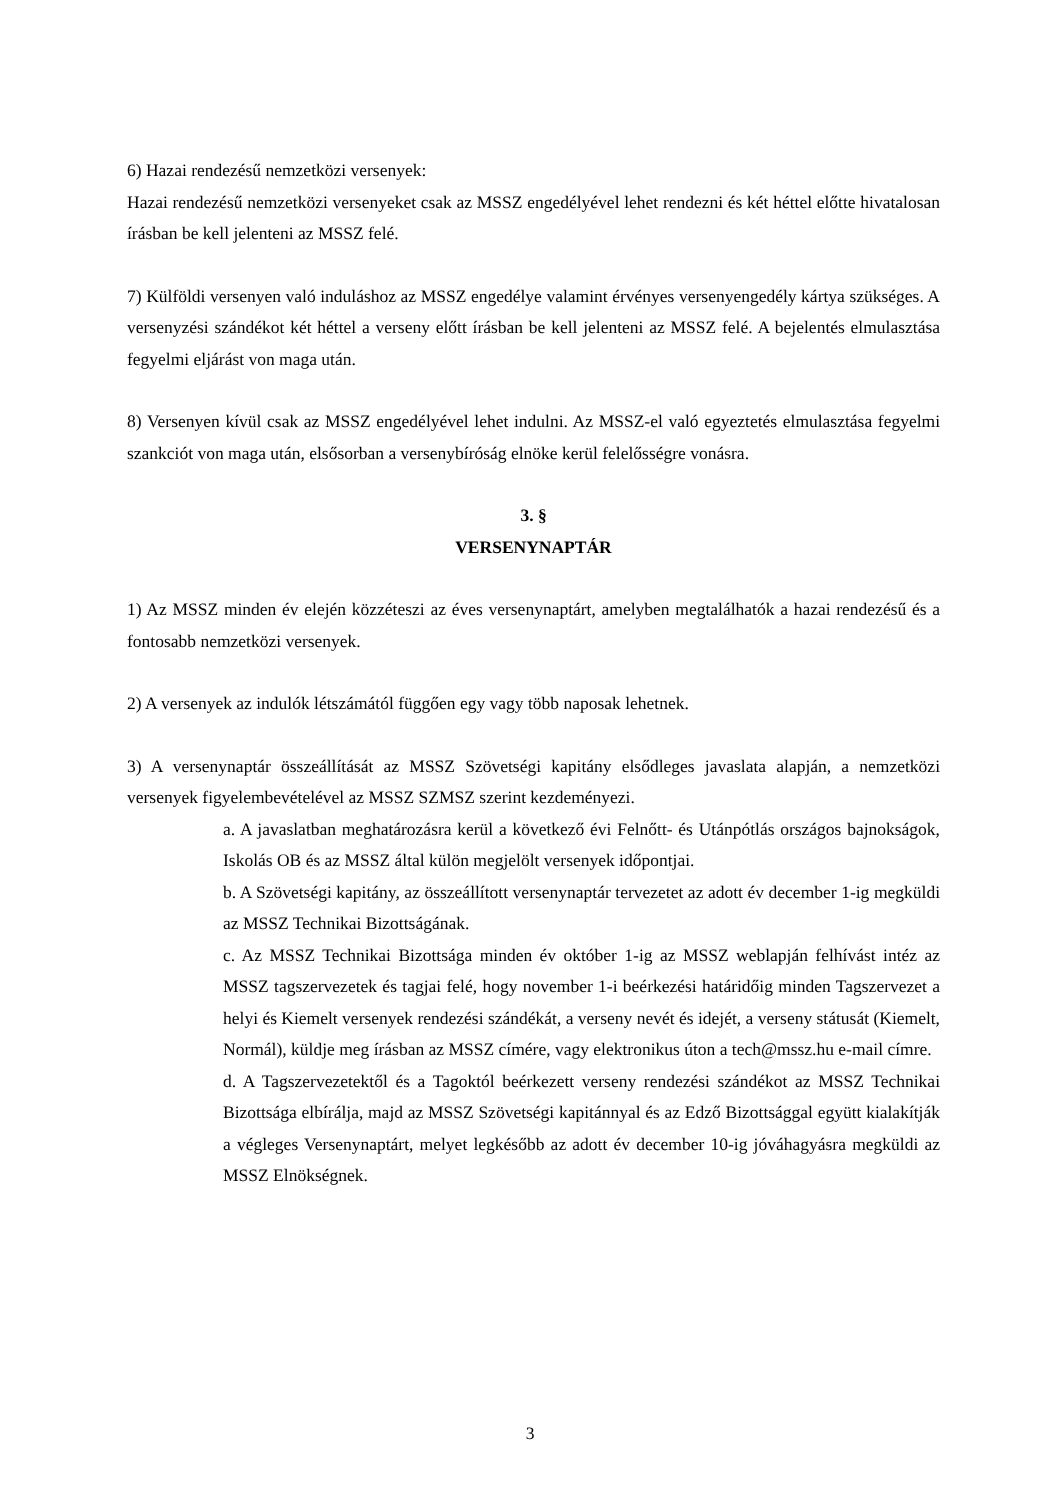6) Hazai rendezésű nemzetközi versenyek:
Hazai rendezésű nemzetközi versenyeket csak az MSSZ engedélyével lehet rendezni és két héttel előtte hivatalosan írásban be kell jelenteni az MSSZ felé.
7) Külföldi versenyen való induláshoz az MSSZ engedélye valamint érvényes versenyengedély kártya szükséges. A versenyzési szándékot két héttel a verseny előtt írásban be kell jelenteni az MSSZ felé. A bejelentés elmulasztása fegyelmi eljárást von maga után.
8) Versenyen kívül csak az MSSZ engedélyével lehet indulni. Az MSSZ-el való egyeztetés elmulasztása fegyelmi szankciót von maga után, elsősorban a versenybíróság elnöke kerül felelősségre vonásra.
3. §
VERSENYNAPTÁR
1) Az MSSZ minden év elején közzéteszi az éves versenynaptárt, amelyben megtalálhatók a hazai rendezésű és a fontosabb nemzetközi versenyek.
2) A versenyek az indulók létszámától függően egy vagy több naposak lehetnek.
3) A versenynaptár összeállítását az MSSZ Szövetségi kapitány elsődleges javaslata alapján, a nemzetközi versenyek figyelembevételével az MSSZ SZMSZ szerint kezdeményezi.
a. A javaslatban meghatározásra kerül a következő évi Felnőtt- és Utánpótlás országos bajnokságok, Iskolás OB és az MSSZ által külön megjelölt versenyek időpontjai.
b. A Szövetségi kapitány, az összeállított versenynaptár tervezetet az adott év december 1-ig megküldi az MSSZ Technikai Bizottságának.
c. Az MSSZ Technikai Bizottsága minden év október 1-ig az MSSZ weblapján felhívást intéz az MSSZ tagszervezetek és tagjai felé, hogy november 1-i beérkezési határidőig minden Tagszervezet a helyi és Kiemelt versenyek rendezési szándékát, a verseny nevét és idejét, a verseny státusát (Kiemelt, Normál), küldje meg írásban az MSSZ címére, vagy elektronikus úton a tech@mssz.hu e-mail címre.
d. A Tagszervezetektől és a Tagoktól beérkezett verseny rendezési szándékot az MSSZ Technikai Bizottsága elbírálja, majd az MSSZ Szövetségi kapitánnyal és az Edző Bizottsággal együtt kialakítják a végleges Versenynaptárt, melyet legkésőbb az adott év december 10-ig jóváhagyásra megküldi az MSSZ Elnökségnek.
3